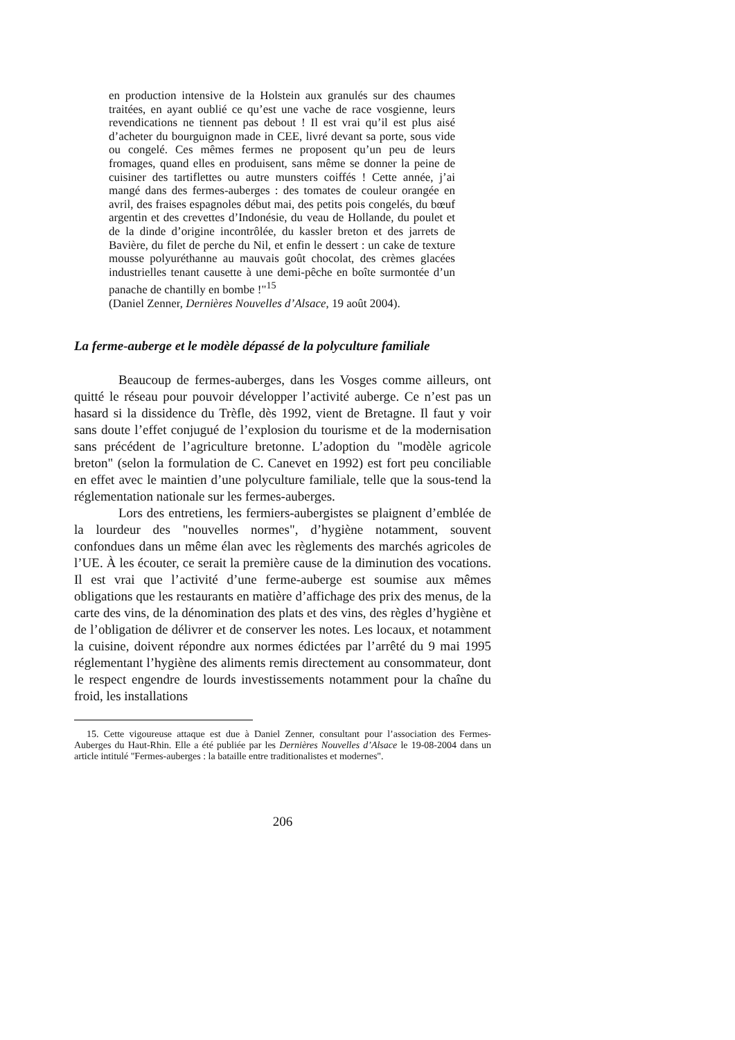en production intensive de la Holstein aux granulés sur des chaumes traitées, en ayant oublié ce qu’est une vache de race vosgienne, leurs revendications ne tiennent pas debout ! Il est vrai qu’il est plus aisé d’acheter du bourguignon made in CEE, livré devant sa porte, sous vide ou congelé. Ces mêmes fermes ne proposent qu’un peu de leurs fromages, quand elles en produisent, sans même se donner la peine de cuisiner des tartiflettes ou autre munsters coiffés ! Cette année, j’ai mangé dans des fermes-auberges : des tomates de couleur orangée en avril, des fraises espagnoles début mai, des petits pois congelés, du bœuf argentin et des crevettes d’Indonésie, du veau de Hollande, du poulet et de la dinde d’origine incontrôlée, du kassler breton et des jarrets de Bavière, du filet de perche du Nil, et enfin le dessert : un cake de texture mousse polyuréthanne au mauvais goût chocolat, des crèmes glacées industrielles tenant causette à une demi-pêche en boîte surmontée d’un panache de chantilly en bombe !"<sup>15</sup>
(Daniel Zenner, Dernières Nouvelles d’Alsace, 19 août 2004).
La ferme-auberge et le modèle dépassé de la polyculture familiale
Beaucoup de fermes-auberges, dans les Vosges comme ailleurs, ont quitté le réseau pour pouvoir développer l’activité auberge. Ce n’est pas un hasard si la dissidence du Trèfle, dès 1992, vient de Bretagne. Il faut y voir sans doute l’effet conjugué de l’explosion du tourisme et de la modernisation sans précédent de l’agriculture bretonne. L’adoption du "modèle agricole breton" (selon la formulation de C. Canevet en 1992) est fort peu conciliable en effet avec le maintien d’une polyculture familiale, telle que la sous-tend la réglementation nationale sur les fermes-auberges.
Lors des entretiens, les fermiers-aubergistes se plaignent d’emblée de la lourdeur des "nouvelles normes", d’hygiène notamment, souvent confondues dans un même élan avec les règlements des marchés agricoles de l’UE. À les écouter, ce serait la première cause de la diminution des vocations. Il est vrai que l’activité d’une ferme-auberge est soumise aux mêmes obligations que les restaurants en matière d’affichage des prix des menus, de la carte des vins, de la dénomination des plats et des vins, des règles d’hygiène et de l’obligation de délivrer et de conserver les notes. Les locaux, et notamment la cuisine, doivent répondre aux normes édictées par l’arrêté du 9 mai 1995 réglementant l’hygiène des aliments remis directement au consommateur, dont le respect engendre de lourds investissements notamment pour la chaîne du froid, les installations
15. Cette vigoureuse attaque est due à Daniel Zenner, consultant pour l’association des Fermes-Auberges du Haut-Rhin. Elle a été publiée par les Dernières Nouvelles d’Alsace le 19-08-2004 dans un article intitulé "Fermes-auberges : la bataille entre traditionalistes et modernes".
206